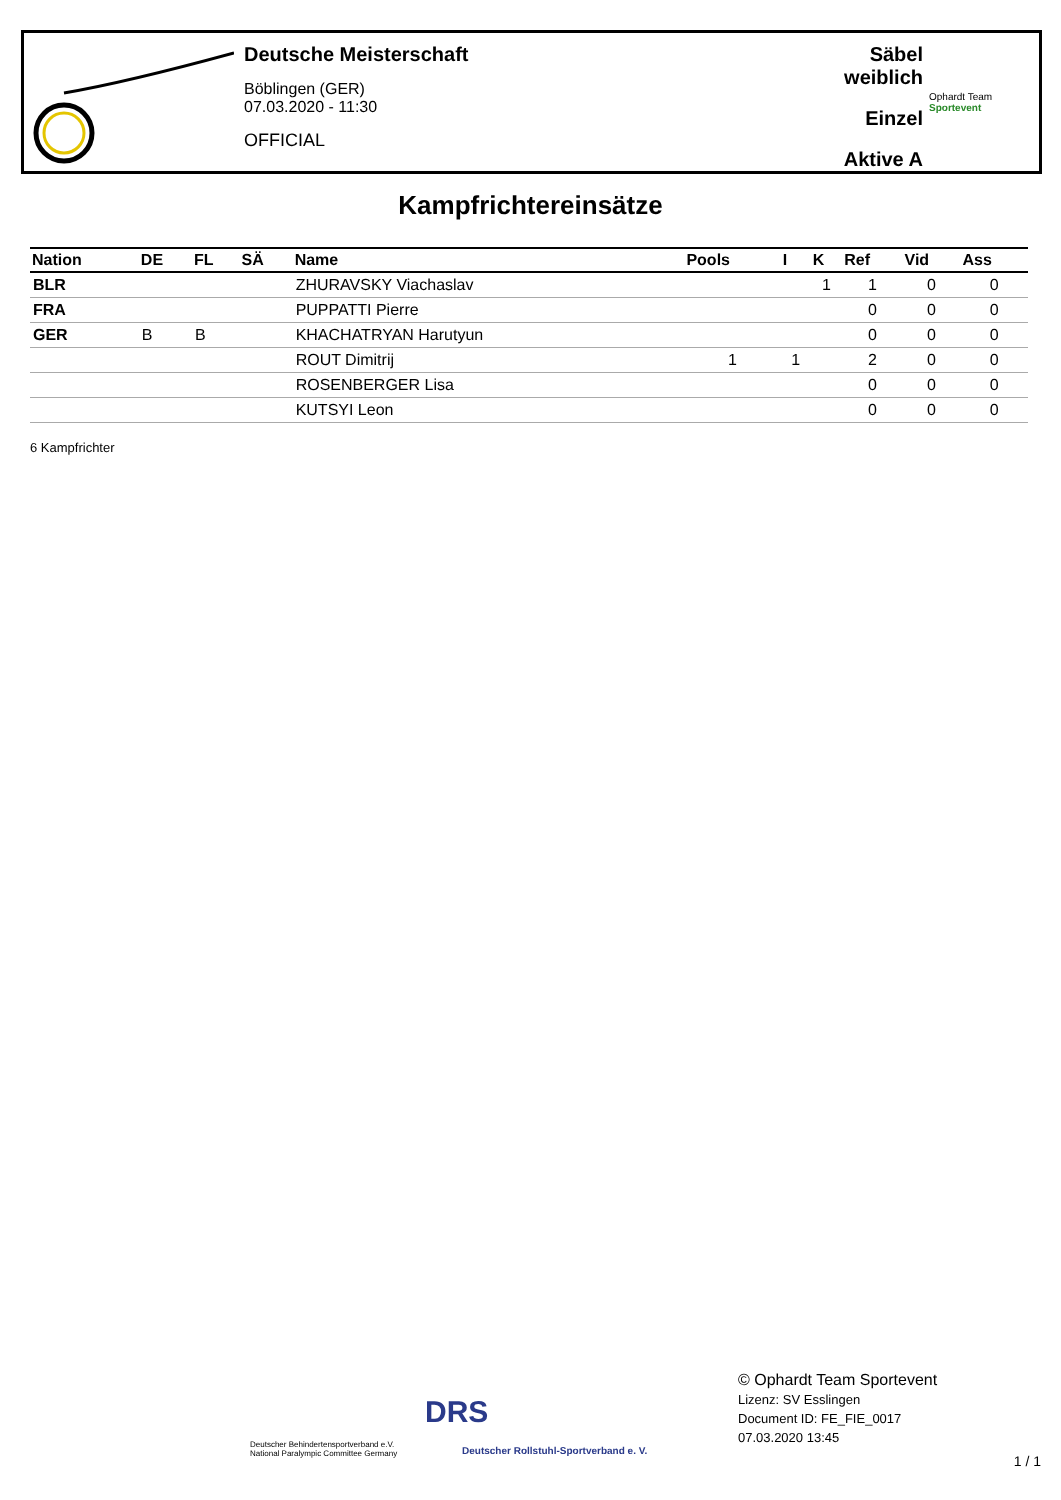Deutsche Meisterschaft
Böblingen (GER)
07.03.2020 - 11:30
OFFICIAL
Säbel weiblich
Einzel
Aktive A
Ophardt Team
Sportevent
Kampfrichtereinsätze
| Nation | DE | FL | SÄ | Name | Pools | I | K | Ref | Vid | Ass |
| --- | --- | --- | --- | --- | --- | --- | --- | --- | --- | --- |
| BLR | | | | ZHURAVSKY Viachaslav | | | 1 | 1 | 0 | 0 |
| FRA | | | | PUPPATTI Pierre | | | | 0 | 0 | 0 |
| GER | B | B | | KHACHATRYAN Harutyun | | | | 0 | 0 | 0 |
| | | | | ROUT Dimitrij | 1 | 1 | | 2 | 0 | 0 |
| | | | | ROSENBERGER Lisa | | | | 0 | 0 | 0 |
| | | | | KUTSYI Leon | | | | 0 | 0 | 0 |
6 Kampfrichter
Deutscher Behindertensportverband e.V.
National Paralympic Committee Germany
DRS
Deutscher Rollstuhl-Sportverband e. V.
© Ophardt Team Sportevent
Lizenz: SV Esslingen
Document ID: FE_FIE_0017
07.03.2020 13:45
1 / 1